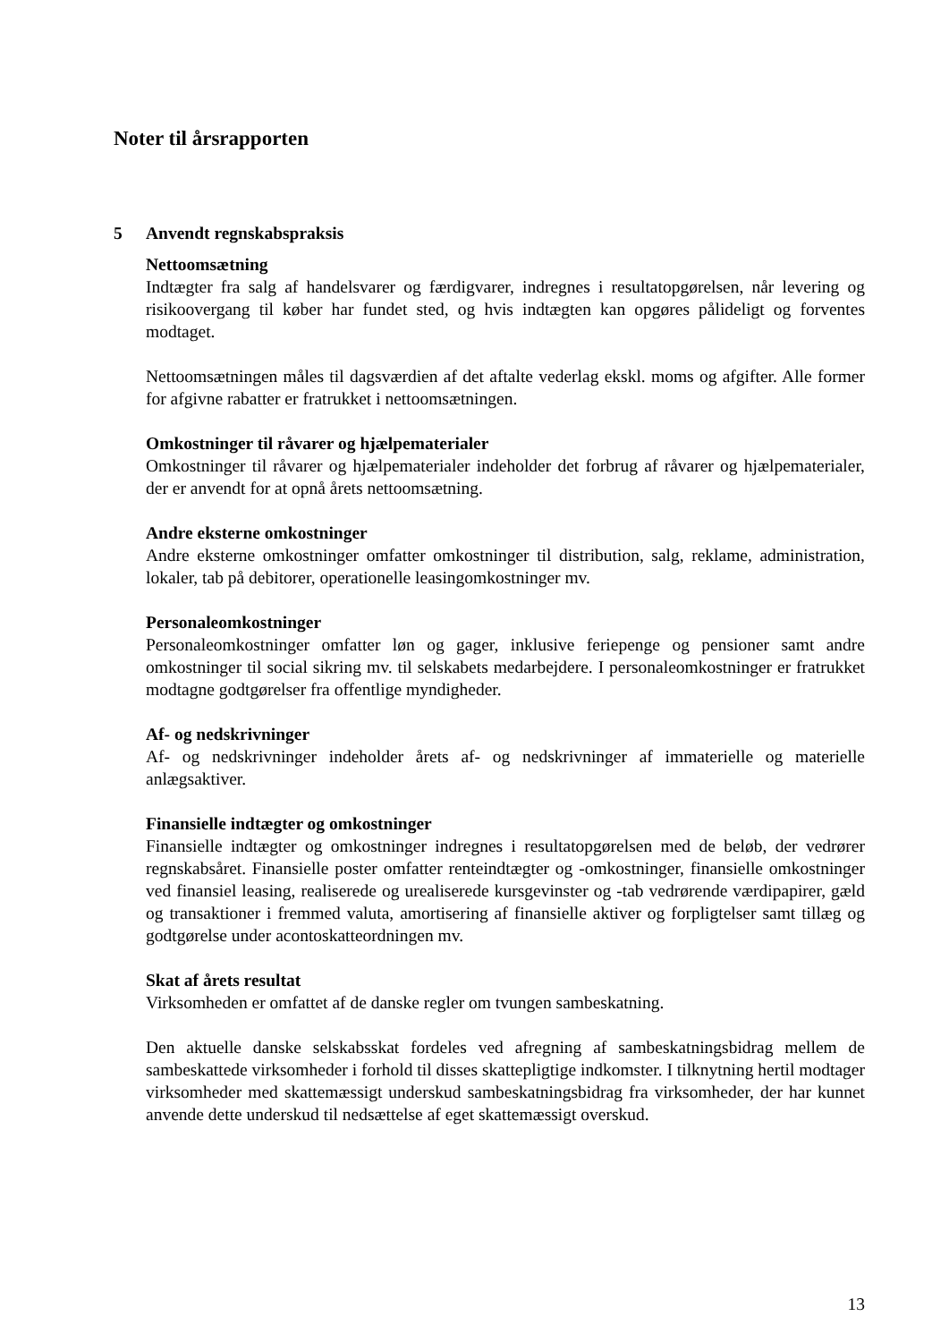Noter til årsrapporten
5 Anvendt regnskabspraksis
Nettoomsætning
Indtægter fra salg af handelsvarer og færdigvarer, indregnes i resultatopgørelsen, når levering og risikoovergang til køber har fundet sted, og hvis indtægten kan opgøres pålideligt og forventes modtaget.
Nettoomsætningen måles til dagsværdien af det aftalte vederlag ekskl. moms og afgifter. Alle former for afgivne rabatter er fratrukket i nettoomsætningen.
Omkostninger til råvarer og hjælpematerialer
Omkostninger til råvarer og hjælpematerialer indeholder det forbrug af råvarer og hjælpematerialer, der er anvendt for at opnå årets nettoomsætning.
Andre eksterne omkostninger
Andre eksterne omkostninger omfatter omkostninger til distribution, salg, reklame, administration, lokaler, tab på debitorer, operationelle leasingomkostninger mv.
Personaleomkostninger
Personaleomkostninger omfatter løn og gager, inklusive feriepenge og pensioner samt andre omkostninger til social sikring mv. til selskabets medarbejdere. I personaleomkostninger er fratrukket modtagne godtgørelser fra offentlige myndigheder.
Af- og nedskrivninger
Af- og nedskrivninger indeholder årets af- og nedskrivninger af immaterielle og materielle anlægsaktiver.
Finansielle indtægter og omkostninger
Finansielle indtægter og omkostninger indregnes i resultatopgørelsen med de beløb, der vedrører regnskabsåret. Finansielle poster omfatter renteindtægter og -omkostninger, finansielle omkostninger ved finansiel leasing, realiserede og urealiserede kursgevinster og -tab vedrørende værdipapirer, gæld og transaktioner i fremmed valuta, amortisering af finansielle aktiver og forpligtelser samt tillæg og godtgørelse under acontoskatteordningen mv.
Skat af årets resultat
Virksomheden er omfattet af de danske regler om tvungen sambeskatning.
Den aktuelle danske selskabsskat fordeles ved afregning af sambeskatningsbidrag mellem de sambeskattede virksomheder i forhold til disses skattepligtige indkomster. I tilknytning hertil modtager virksomheder med skattemæssigt underskud sambeskatningsbidrag fra virksomheder, der har kunnet anvende dette underskud til nedsættelse af eget skattemæssigt overskud.
13